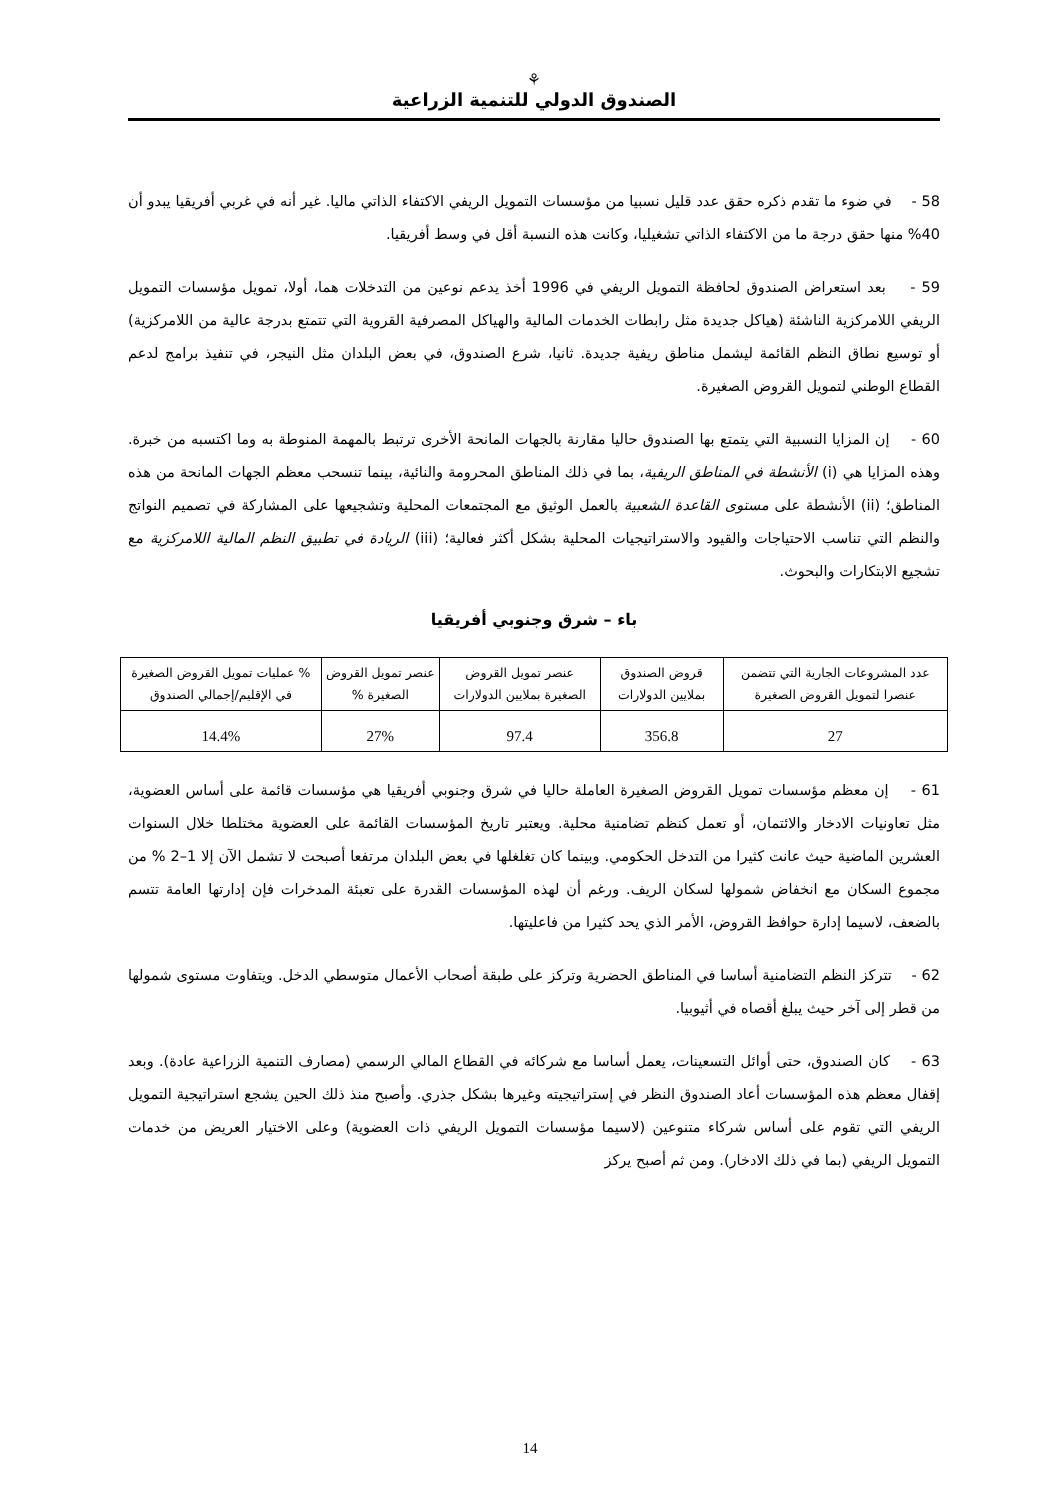⚘
الصندوق الدولي للتنمية الزراعية
58 - في ضوء ما تقدم ذكره حقق عدد قليل نسبيا من مؤسسات التمويل الريفي الاكتفاء الذاتي ماليا. غير أنه في غربي أفريقيا يبدو أن 40% منها حقق درجة ما من الاكتفاء الذاتي تشغيليا، وكانت هذه النسبة أقل في وسط أفريقيا.
59 - بعد استعراض الصندوق لحافظة التمويل الريفي في 1996 أخذ يدعم نوعين من التدخلات هما، أولا، تمويل مؤسسات التمويل الريفي اللامركزية الناشئة (هياكل جديدة مثل رابطات الخدمات المالية والهياكل المصرفية القروية التي تتمتع بدرجة عالية من اللامركزية) أو توسيع نطاق النظم القائمة ليشمل مناطق ريفية جديدة. ثانيا، شرع الصندوق، في بعض البلدان مثل النيجر، في تنفيذ برامج لدعم القطاع الوطني لتمويل القروض الصغيرة.
60 - إن المزايا النسبية التي يتمتع بها الصندوق حاليا مقارنة بالجهات المانحة الأخرى ترتبط بالمهمة المنوطة به وما اكتسبه من خبرة. وهذه المزايا هي (i) الأنشطة في المناطق الريفية، بما في ذلك المناطق المحرومة والنائية، بينما تنسحب معظم الجهات المانحة من هذه المناطق؛ (ii) الأنشطة على مستوى القاعدة الشعبية بالعمل الوثيق مع المجتمعات المحلية وتشجيعها على المشاركة في تصميم النواتج والنظم التي تناسب الاحتياجات والقيود والاستراتيجيات المحلية بشكل أكثر فعالية؛ (iii) الريادة في تطبيق النظم المالية اللامركزية مع تشجيع الابتكارات والبحوث.
باء – شرق وجنوبي أفريقيا
| عدد المشروعات الجارية التي تتضمن عنصرا لتمويل القروض الصغيرة | قروض الصندوق بملايين الدولارات | عنصر تمويل القروض الصغيرة بملايين الدولارات | عنصر تمويل القروض الصغيرة % | % عمليات تمويل القروض الصغيرة في الإقليم/إجمالي الصندوق |
| --- | --- | --- | --- | --- |
| 27 | 356.8 | 97.4 | 27% | 14.4% |
61 - إن معظم مؤسسات تمويل القروض الصغيرة العاملة حاليا في شرق وجنوبي أفريقيا هي مؤسسات قائمة على أساس العضوية، مثل تعاونيات الادخار والائتمان، أو تعمل كنظم تضامنية محلية. ويعتبر تاريخ المؤسسات القائمة على العضوية مختلطا خلال السنوات العشرين الماضية حيث عانت كثيرا من التدخل الحكومي. وبينما كان تغلغلها في بعض البلدان مرتفعا أصبحت لا تشمل الآن إلا 1–2 % من مجموع السكان مع انخفاض شمولها لسكان الريف. ورغم أن لهذه المؤسسات القدرة على تعبئة المدخرات فإن إدارتها العامة تتسم بالضعف، لاسيما إدارة حوافظ القروض، الأمر الذي يحد كثيرا من فاعليتها.
62 - تتركز النظم التضامنية أساسا في المناطق الحضرية وتركز على طبقة أصحاب الأعمال متوسطي الدخل. ويتفاوت مستوى شمولها من قطر إلى آخر حيث يبلغ أقصاه في أثيوبيا.
63 - كان الصندوق، حتى أوائل التسعينات، يعمل أساسا مع شركائه في القطاع المالي الرسمي (مصارف التنمية الزراعية عادة). وبعد إقفال معظم هذه المؤسسات أعاد الصندوق النظر في إستراتيجيته وغيرها بشكل جذري. وأصبح منذ ذلك الحين يشجع استراتيجية التمويل الريفي التي تقوم على أساس شركاء متنوعين (لاسيما مؤسسات التمويل الريفي ذات العضوية) وعلى الاختيار العريض من خدمات التمويل الريفي (بما في ذلك الادخار). ومن ثم أصبح يركز
14